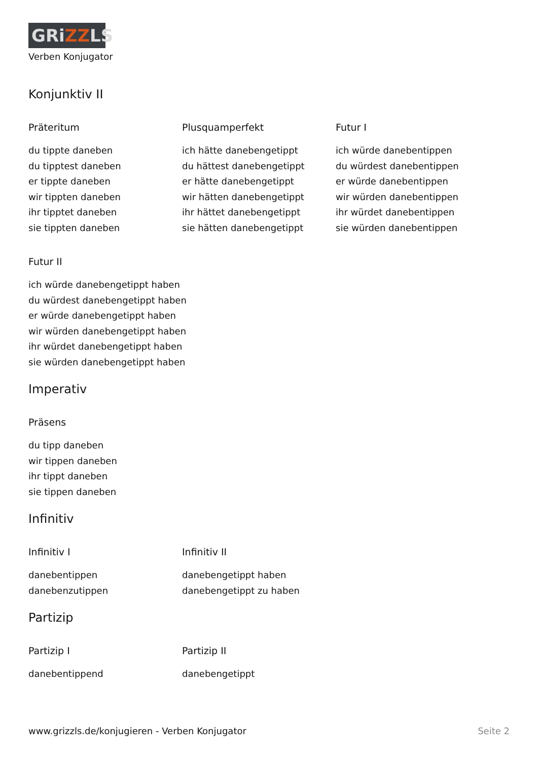GRiZZLS
Verben Konjugator
Konjunktiv II
Präteritum
du tippte daneben
du tipptest daneben
er tippte daneben
wir tippten daneben
ihr tipptet daneben
sie tippten daneben
Plusquamperfekt
ich hätte danebengetippt
du hättest danebengetippt
er hätte danebengetippt
wir hätten danebengetippt
ihr hättet danebengetippt
sie hätten danebengetippt
Futur I
ich würde danebentippen
du würdest danebentippen
er würde danebentippen
wir würden danebentippen
ihr würdet danebentippen
sie würden danebentippen
Futur II
ich würde danebengetippt haben
du würdest danebengetippt haben
er würde danebengetippt haben
wir würden danebengetippt haben
ihr würdet danebengetippt haben
sie würden danebengetippt haben
Imperativ
Präsens
du tipp daneben
wir tippen daneben
ihr tippt daneben
sie tippen daneben
Infinitiv
Infinitiv I
danebentippen
danebenzutippen
Infinitiv II
danebengetippt haben
danebengetippt zu haben
Partizip
Partizip I
danebentippend
Partizip II
danebengetippt
www.grizzls.de/konjugieren - Verben Konjugator Seite 2